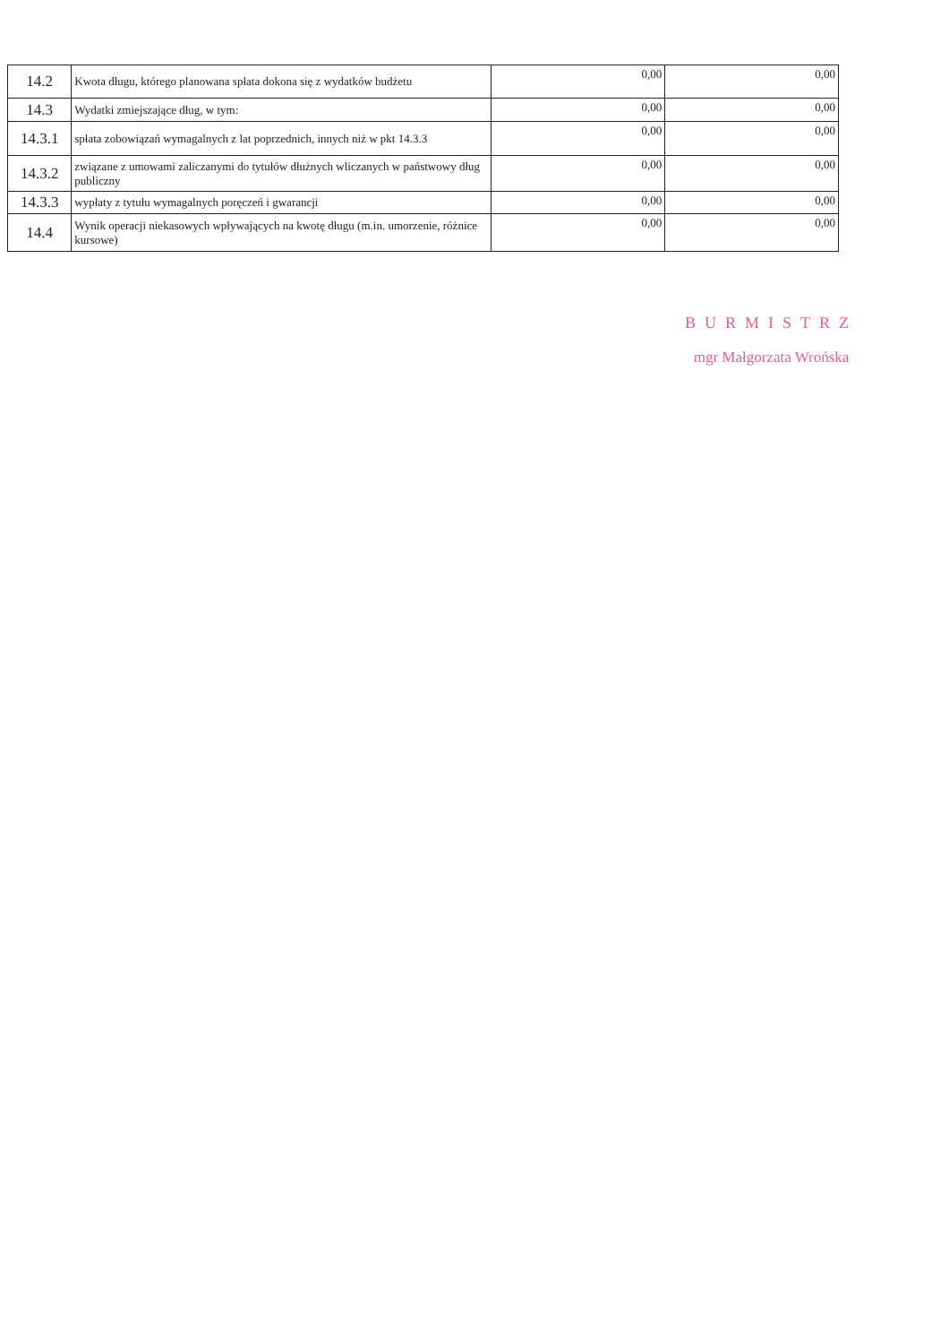| 14.2 | Kwota długu, którego planowana spłata dokona się z wydatków budżetu | 0,00 | 0,00 |
| 14.3 | Wydatki zmiejszające dług, w tym: | 0,00 | 0,00 |
| 14.3.1 | spłata zobowiązań wymagalnych z lat poprzednich, innych niż w pkt 14.3.3 | 0,00 | 0,00 |
| 14.3.2 | związane z umowami zaliczanymi do tytułów dłużnych wliczanych w państwowy dług publiczny | 0,00 | 0,00 |
| 14.3.3 | wypłaty z tytułu wymagalnych poręczeń i gwarancji | 0,00 | 0,00 |
| 14.4 | Wynik operacji niekasowych wpływających na kwotę długu (m.in. umorzenie, różnice kursowe) | 0,00 | 0,00 |
BURMISTRZ
mgr Małgorzata Wrońska